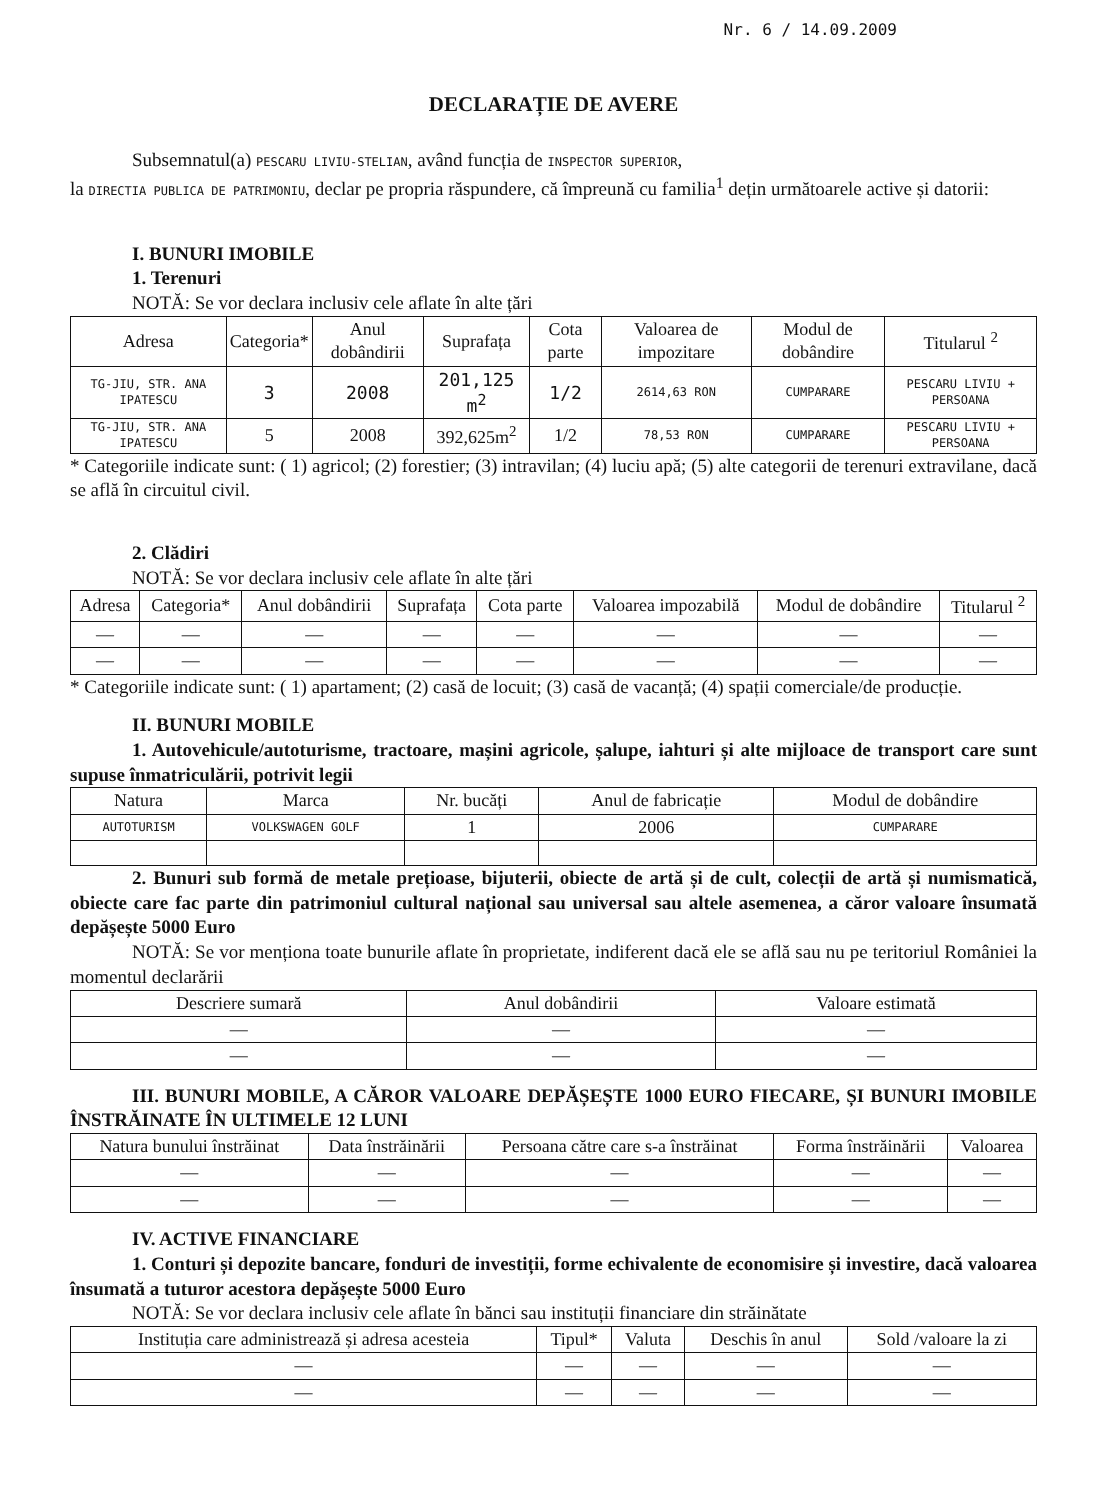Nr. 6 / 14.09.2009
DECLARAȚIE DE AVERE
Subsemnatul(a) PESCARU LIVIU-STELIAN, având funcția de INSPECTOR SUPERIOR,
la DIRECTIA PUBLICA DE PATRIMONIU, declar pe propria răspundere, că împreună cu familia<sup>1</sup> dețin următoarele active și datorii:
I. BUNURI IMOBILE
1. Terenuri
NOTĂ: Se vor declara inclusiv cele aflate în alte țări
| Adresa | Categoria* | Anul dobândirii | Suprafața | Cota parte | Valoarea de impozitare | Modul de dobândire | Titularul <sup>2</sup> |
| --- | --- | --- | --- | --- | --- | --- | --- |
| TG-JIU, STR. ANA IPATESCU | 3 | 2008 | 201,125 m<sup>2</sup> | 1/2 | 2614,63 RON | CUMPARARE | PESCARU LIVIU + PERSOANA |
| TG-JIU, STR. ANA IPATESCU | 5 | 2008 | 392,625m<sup>2</sup> | 1/2 | 78,53 RON | CUMPARARE | PESCARU LIVIU + PERSOANA |
* Categoriile indicate sunt: ( 1) agricol; (2) forestier; (3) intravilan; (4) luciu apă; (5) alte categorii de terenuri extravilane, dacă se află în circuitul civil.
2. Clădiri
NOTĂ: Se vor declara inclusiv cele aflate în alte țări
| Adresa | Categoria* | Anul dobândirii | Suprafața | Cota parte | Valoarea impozabilă | Modul de dobândire | Titularul <sup>2</sup> |
| --- | --- | --- | --- | --- | --- | --- | --- |
| — | — | — | — | — | — | — | — |
| — | — | — | — | — | — | — | — |
* Categoriile indicate sunt: ( 1) apartament; (2) casă de locuit; (3) casă de vacanță; (4) spații comerciale/de producție.
II. BUNURI MOBILE
1. Autovehicule/autoturisme, tractoare, mașini agricole, șalupe, iahturi și alte mijloace de transport care sunt supuse înmatriculării, potrivit legii
| Natura | Marca | Nr. bucăți | Anul de fabricație | Modul de dobândire |
| --- | --- | --- | --- | --- |
| AUTOTURISM | VOLKSWAGEN GOLF | 1 | 2006 | CUMPARARE |
2. Bunuri sub formă de metale prețioase, bijuterii, obiecte de artă și de cult, colecții de artă și numismatică, obiecte care fac parte din patrimoniul cultural național sau universal sau altele asemenea, a căror valoare însumată depășește 5000 Euro
NOTĂ: Se vor menționa toate bunurile aflate în proprietate, indiferent dacă ele se află sau nu pe teritoriul României la momentul declarării
| Descriere sumară | Anul dobândirii | Valoare estimată |
| --- | --- | --- |
| — | — | — |
| — | — | — |
III. BUNURI MOBILE, A CĂROR VALOARE DEPĂȘEȘTE 1000 EURO FIECARE, ȘI BUNURI IMOBILE ÎNSTRĂINATE ÎN ULTIMELE 12 LUNI
| Natura bunului înstrăinat | Data înstrăinării | Persoana către care s-a înstrăinat | Forma înstrăinării | Valoarea |
| --- | --- | --- | --- | --- |
| — | — | — | — | — |
| — | — | — | — | — |
IV. ACTIVE FINANCIARE
1. Conturi și depozite bancare, fonduri de investiții, forme echivalente de economisire și investire, dacă valoarea însumată a tuturor acestora depășește 5000 Euro
NOTĂ: Se vor declara inclusiv cele aflate în bănci sau instituții financiare din străinătate
| Instituția care administrează și adresa acesteia | Tipul* | Valuta | Deschis în anul | Sold /valoare la zi |
| --- | --- | --- | --- | --- |
| — | — | — | — | — |
| — | — | — | — | — |